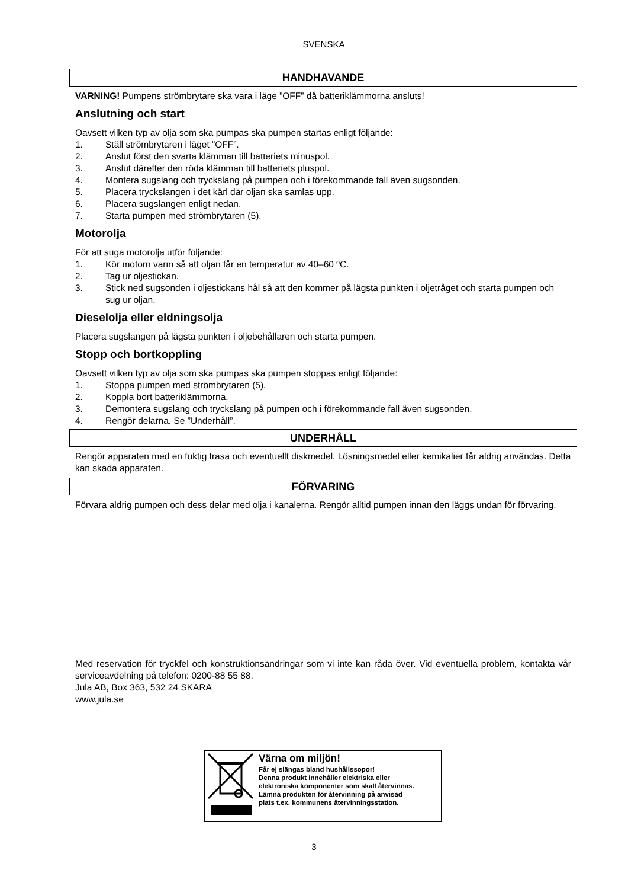SVENSKA
HANDHAVANDE
VARNING! Pumpens strömbrytare ska vara i läge ”OFF” då batteriklämmorna ansluts!
Anslutning och start
Oavsett vilken typ av olja som ska pumpas ska pumpen startas enligt följande:
1. Ställ strömbrytaren i läget ”OFF”.
2. Anslut först den svarta klämman till batteriets minuspol.
3. Anslut därefter den röda klämman till batteriets pluspol.
4. Montera sugslang och tryckslang på pumpen och i förekommande fall även sugsonden.
5. Placera tryckslangen i det kärl där oljan ska samlas upp.
6. Placera sugslangen enligt nedan.
7. Starta pumpen med strömbrytaren (5).
Motorolja
För att suga motorolja utför följande:
1. Kör motorn varm så att oljan får en temperatur av 40–60 ºC.
2. Tag ur oljestickan.
3. Stick ned sugsonden i oljestickans hål så att den kommer på lägsta punkten i oljetråget och starta pumpen och sug ur oljan.
Dieselolja eller eldningsolja
Placera sugslangen på lägsta punkten i oljebehållaren och starta pumpen.
Stopp och bortkoppling
Oavsett vilken typ av olja som ska pumpas ska pumpen stoppas enligt följande:
1. Stoppa pumpen med strömbrytaren (5).
2. Koppla bort batteriklämmorna.
3. Demontera sugslang och tryckslang på pumpen och i förekommande fall även sugsonden.
4. Rengör delarna. Se ”Underhåll”.
UNDERHÅLL
Rengör apparaten med en fuktig trasa och eventuellt diskmedel. Lösningsmedel eller kemikalier får aldrig användas. Detta kan skada apparaten.
FÖRVARING
Förvara aldrig pumpen och dess delar med olja i kanalerna. Rengör alltid pumpen innan den läggs undan för förvaring.
Med reservation för tryckfel och konstruktionsändringar som vi inte kan råda över. Vid eventuella problem, kontakta vår serviceavdelning på telefon: 0200-88 55 88.
Jula AB, Box 363, 532 24 SKARA
www.jula.se
Värna om miljön!
Får ej slängas bland hushållssopor!
Denna produkt innehåller elektriska eller
elektroniska komponenter som skall återvinnas.
Lämna produkten för återvinning på anvisad
plats t.ex. kommunens återvinningsstation.
3